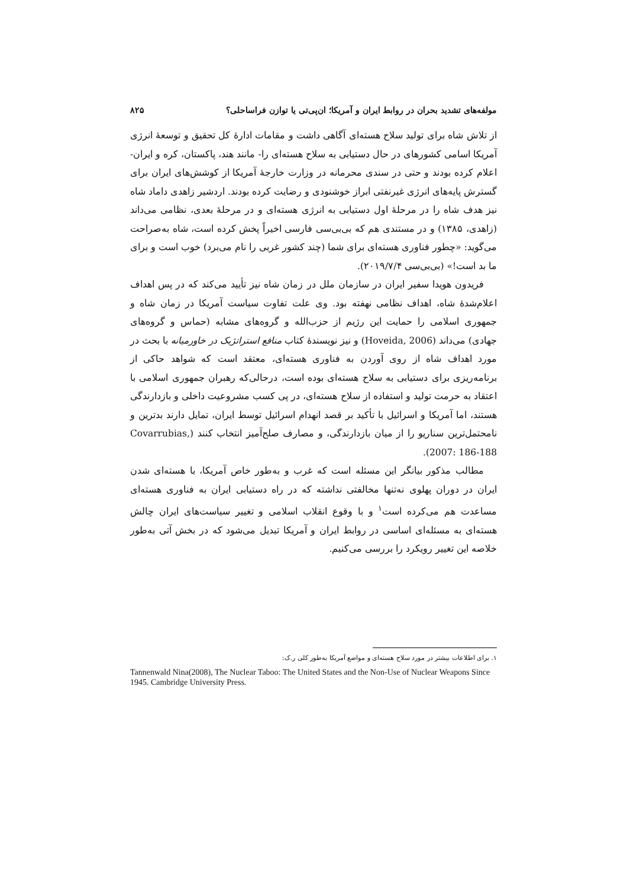مولفه‌های تشدید بحران در روابط ایران و آمریکا؛ ان‌پی‌تی یا توازن فراساحلی؟ ۸۲۵
از تلاش شاه برای تولید سلاح هسته‌ای آگاهی داشت و مقامات ادارهٔ کل تحقیق و توسعهٔ انرژی آمریکا اسامی کشورهای در حال دستیابی به سلاح هسته‌ای را- مانند هند، پاکستان، کره و ایران- اعلام کرده بودند و حتی در سندی محرمانه در وزارت خارجهٔ آمریکا از کوشش‌های ایران برای گسترش پایه‌های انرژی غیرنفتی ابراز خوشنودی و رضایت کرده بودند. اردشیر زاهدی داماد شاه نیز هدف شاه را در مرحلهٔ اول دستیابی به انرژی هسته‌ای و در مرحلهٔ بعدی، نظامی می‌داند (زاهدی، ۱۳۸۵) و در مستندی هم که بی‌بی‌سی فارسی اخیراً پخش کرده است، شاه به‌صراحت می‌گوید: «چطور فناوری هسته‌ای برای شما (چند کشور غربی را نام می‌برد) خوب است و برای ما بد است!» (بی‌بی‌سی ۲۰۱۹/۷/۴).
فریدون هویدا سفیر ایران در سازمان ملل در زمان شاه نیز تأیید می‌کند که در پس اهداف اعلام‌شدهٔ شاه، اهداف نظامی نهفته بود. وی علت تفاوت سیاست آمریکا در زمان شاه و جمهوری اسلامی را حمایت این رژیم از حزب‌الله و گروه‌های مشابه (حماس و گروه‌های جهادی) می‌داند (Hoveida, 2006) و نیز نویسندهٔ کتاب منافع استراتژیک در خاورمیانه با بحث در مورد اهداف شاه از روی آوردن به فناوری هسته‌ای، معتقد است که شواهد حاکی از برنامه‌ریزی برای دستیابی به سلاح هسته‌ای بوده است، درحالی‌که رهبران جمهوری اسلامی با اعتقاد به حرمت تولید و استفاده از سلاح هسته‌ای، در پی کسب مشروعیت داخلی و بازدارندگی هستند، اما آمریکا و اسرائیل با تأکید بر قصد انهدام اسرائیل توسط ایران، تمایل دارند بدترین و نامحتمل‌ترین سناریو را از میان بازدارندگی، و مصارف صلح‌آمیز انتخاب کنند (Covarrubias, 2007: 186-188).
مطالب مذکور بیانگر این مسئله است که غرب و به‌طور خاص آمریکا، با هسته‌ای شدن ایران در دوران پهلوی نه‌تنها مخالفتی نداشته که در راه دستیابی ایران به فناوری هسته‌ای مساعدت هم می‌کرده است<sup>۱</sup> و با وقوع انقلاب اسلامی و تغییر سیاست‌های ایران چالش هسته‌ای به مسئله‌ای اساسی در روابط ایران و آمریکا تبدیل می‌شود که در بخش آتی به‌طور خلاصه این تغییر رویکرد را بررسی می‌کنیم.
۱. برای اطلاعات بیشتر در مورد سلاح هسته‌ای و مواضع آمریکا به‌طور کلی ر.ک:
Tannenwald Nina(2008), The Nuclear Taboo: The United States and the Non-Use of Nuclear Weapons Since 1945. Cambridge University Press.